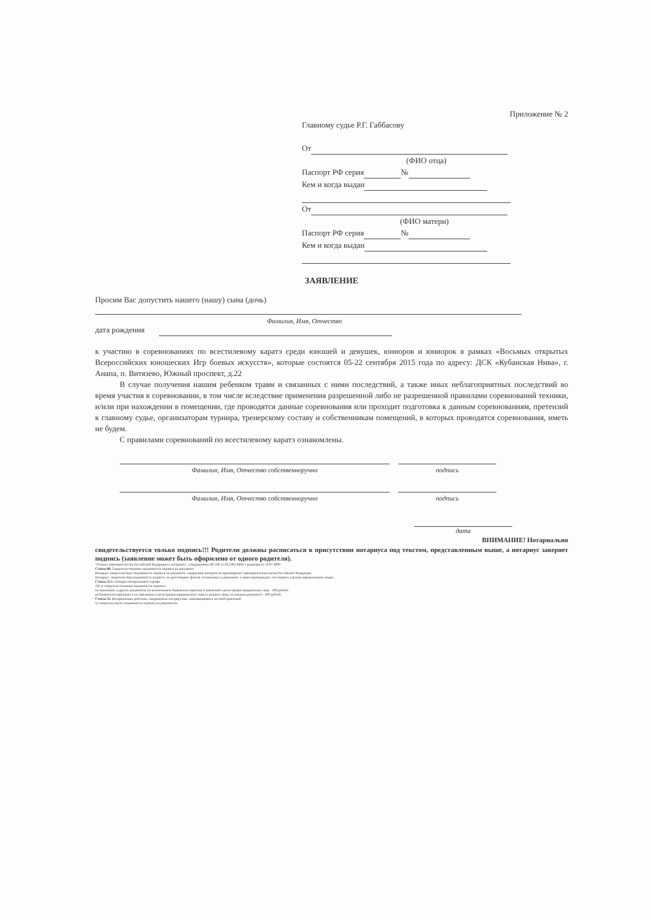Приложение № 2
Главному судье Р.Г. Габбасову
От
(ФИО отца)
Паспорт РФ серия №
Кем и когда выдан
От
(ФИО матери)
Паспорт РФ серия №
Кем и когда выдан
ЗАЯВЛЕНИЕ
Просим Вас допустить нашего (нашу) сына (дочь)
Фамилия, Имя, Отчество
дата рождения
к участию в соревнованиях по всестилевому каратэ среди юношей и девушек, юниоров и юниорок в рамках «Восьмых открытых Всероссийских юношеских Игр боевых искусств», которые состоятся 05-22 сентября 2015 года по адресу: ДСК «Кубанская Нива», г. Анапа, п. Витязево, Южный проспект, д.22
В случае получения нашим ребенком травм и связанных с ними последствий, а также иных неблагоприятных последствий во время участия в соревновании, в том числе вследствие применения разрешенной либо не разрешенной правилами соревнований техники, и/или при нахождении в помещении, где проводятся данные соревнования или проходит подготовка к данным соревнованиям, претензий к главному судье, организаторам турнира, тренерскому составу и собственникам помещений, в которых проводятся соревнования, иметь не будем.
С правилами соревнований по всестилевому каратэ ознакомлены.
Фамилия, Имя, Отчество собственноручно подпись
Фамилия, Имя, Отчество собственноручно подпись
дата
ВНИМАНИЕ! Нотариально
свидетельствуется только подпись!!! Родители должны расписаться в присутствии нотариуса под текстом, представленным выше, а нотариус заверяет подпись (заявление может быть оформлено от одного родителя).
"Основы законодательства Российской Федерации о нотариате", утвержденные ВС РФ 11.02.1993 4462-1 редакция от 19.07.2009
Статья 80. Свидетельствование подлинности подписи на документе
Нотариус свидетельствует подлинность подписи на документе, содержание которого не противоречит законодательным актам Российской Федерации.
Нотариус, свидетельствуя подлинность подписи, не удостоверяет фактов, изложенных в документе, а лишь подтверждает, что подпись сделана определенным лицом.
Статья 22.1. Размеры нотариального тарифа
10) за свидетельствование подлинности подписи:
на заявлениях и других документах (за исключением банковских карточек и заявлений о регистрации юридических лиц) - 100 рублей;
на банковских карточках и на заявлениях о регистрации юридического лица (с каждого лица, на каждом документе) - 200 рублей;
Статья 35. Нотариальные действия, совершаемые нотариусами, занимающимися частной практикой
5) свидетельствуют подлинность подписи на документах.